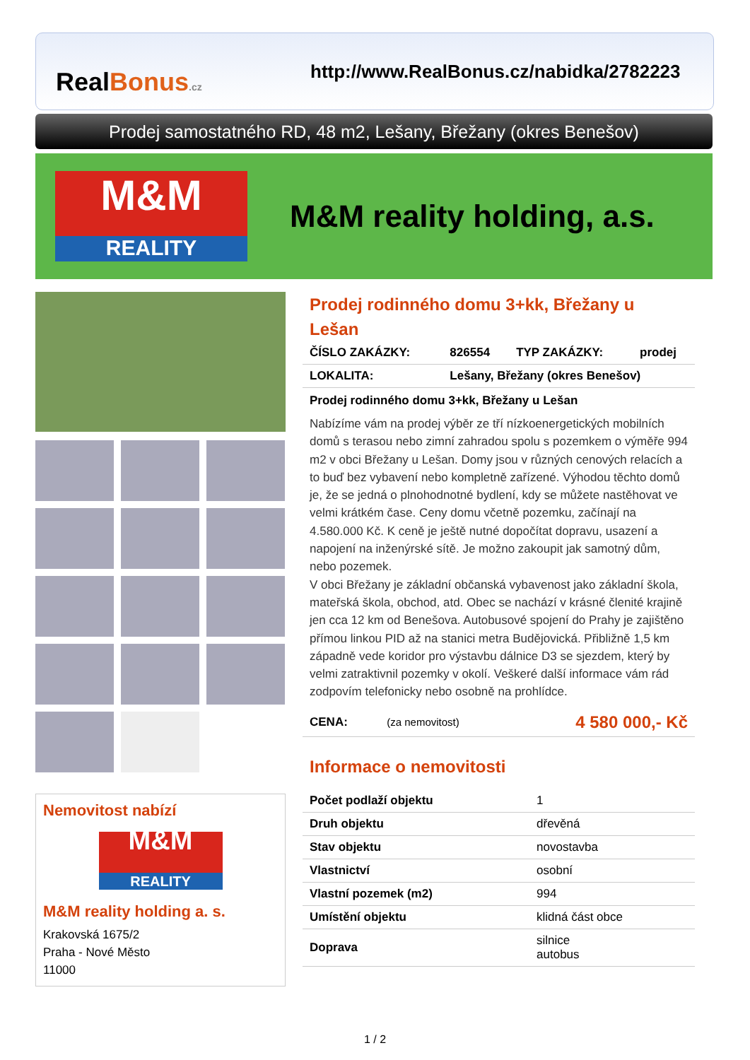RealBonus.cz
http://www.RealBonus.cz/nabidka/2782223
Prodej samostatného RD, 48 m2, Lešany, Břežany (okres Benešov)
M&M
REALITY
M&M reality holding, a.s.
Nemovitost nabízí
M&M
REALITY
M&M reality holding a. s.
Krakovská 1675/2
Praha - Nové Město
11000
Prodej rodinného domu 3+kk, Břežany u Lešan
| ČÍSLO ZAKÁZKY: | 826554 | TYP ZAKÁZKY: | prodej |
| LOKALITA: | Lešany, Břežany (okres Benešov) | | |
Prodej rodinného domu 3+kk, Břežany u Lešan
Nabízíme vám na prodej výběr ze tří nízkoenergetických mobilních domů s terasou nebo zimní zahradou spolu s pozemkem o výměře 994 m2 v obci Břežany u Lešan. Domy jsou v různých cenových relacích a to buď bez vybavení nebo kompletně zařízené. Výhodou těchto domů je, že se jedná o plnohodnotné bydlení, kdy se můžete nastěhovat ve velmi krátkém čase. Ceny domu včetně pozemku, začínají na 4.580.000 Kč. K ceně je ještě nutné dopočítat dopravu, usazení a napojení na inženýrské sítě. Je možno zakoupit jak samotný dům, nebo pozemek.
V obci Břežany je základní občanská vybavenost jako základní škola, mateřská škola, obchod, atd. Obec se nachází v krásné členité krajině jen cca 12 km od Benešova. Autobusové spojení do Prahy je zajištěno přímou linkou PID až na stanici metra Budějovická. Přibližně 1,5 km západně vede koridor pro výstavbu dálnice D3 se sjezdem, který by velmi zatraktivnil pozemky v okolí. Veškeré další informace vám rád zodpovím telefonicky nebo osobně na prohlídce.
| CENA: | (za nemovitost) | 4 580 000,- Kč |
Informace o nemovitosti
| Počet podlaží objektu | 1 |
| Druh objektu | dřevěná |
| Stav objektu | novostavba |
| Vlastnictví | osobní |
| Vlastní pozemek (m2) | 994 |
| Umístění objektu | klidná část obce |
| Doprava | silnice autobus |
1 / 2